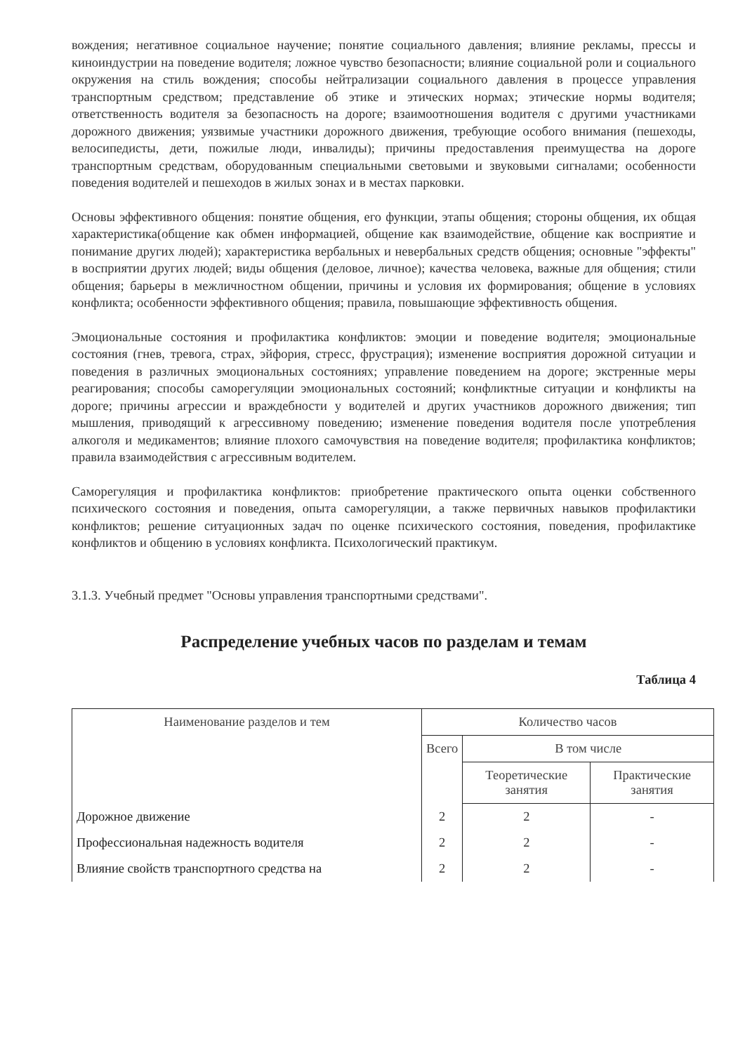вождения; негативное социальное научение; понятие социального давления; влияние рекламы, прессы и киноиндустрии на поведение водителя; ложное чувство безопасности; влияние социальной роли и социального окружения на стиль вождения; способы нейтрализации социального давления в процессе управления транспортным средством; представление об этике и этических нормах; этические нормы водителя; ответственность водителя за безопасность на дороге; взаимоотношения водителя с другими участниками дорожного движения; уязвимые участники дорожного движения, требующие особого внимания (пешеходы, велосипедисты, дети, пожилые люди, инвалиды); причины предоставления преимущества на дороге транспортным средствам, оборудованным специальными световыми и звуковыми сигналами; особенности поведения водителей и пешеходов в жилых зонах и в местах парковки.
Основы эффективного общения: понятие общения, его функции, этапы общения; стороны общения, их общая характеристика(общение как обмен информацией, общение как взаимодействие, общение как восприятие и понимание других людей); характеристика вербальных и невербальных средств общения; основные "эффекты" в восприятии других людей; виды общения (деловое, личное); качества человека, важные для общения; стили общения; барьеры в межличностном общении, причины и условия их формирования; общение в условиях конфликта; особенности эффективного общения; правила, повышающие эффективность общения.
Эмоциональные состояния и профилактика конфликтов: эмоции и поведение водителя; эмоциональные состояния (гнев, тревога, страх, эйфория, стресс, фрустрация); изменение восприятия дорожной ситуации и поведения в различных эмоциональных состояниях; управление поведением на дороге; экстренные меры реагирования; способы саморегуляции эмоциональных состояний; конфликтные ситуации и конфликты на дороге; причины агрессии и враждебности у водителей и других участников дорожного движения; тип мышления, приводящий к агрессивному поведению; изменение поведения водителя после употребления алкоголя и медикаментов; влияние плохого самочувствия на поведение водителя; профилактика конфликтов; правила взаимодействия с агрессивным водителем.
Саморегуляция и профилактика конфликтов: приобретение практического опыта оценки собственного психического состояния и поведения, опыта саморегуляции, а также первичных навыков профилактики конфликтов; решение ситуационных задач по оценке психического состояния, поведения, профилактике конфликтов и общению в условиях конфликта. Психологический практикум.
3.1.3. Учебный предмет "Основы управления транспортными средствами".
Распределение учебных часов по разделам и темам
Таблица 4
| Наименование разделов и тем | Количество часов | | |
| --- | --- | --- | --- |
| | Всего | В том числе | |
| | | Теоретические занятия | Практические занятия |
| Дорожное движение | 2 | 2 | - |
| Профессиональная надежность водителя | 2 | 2 | - |
| Влияние свойств транспортного средства на | 2 | 2 | - |